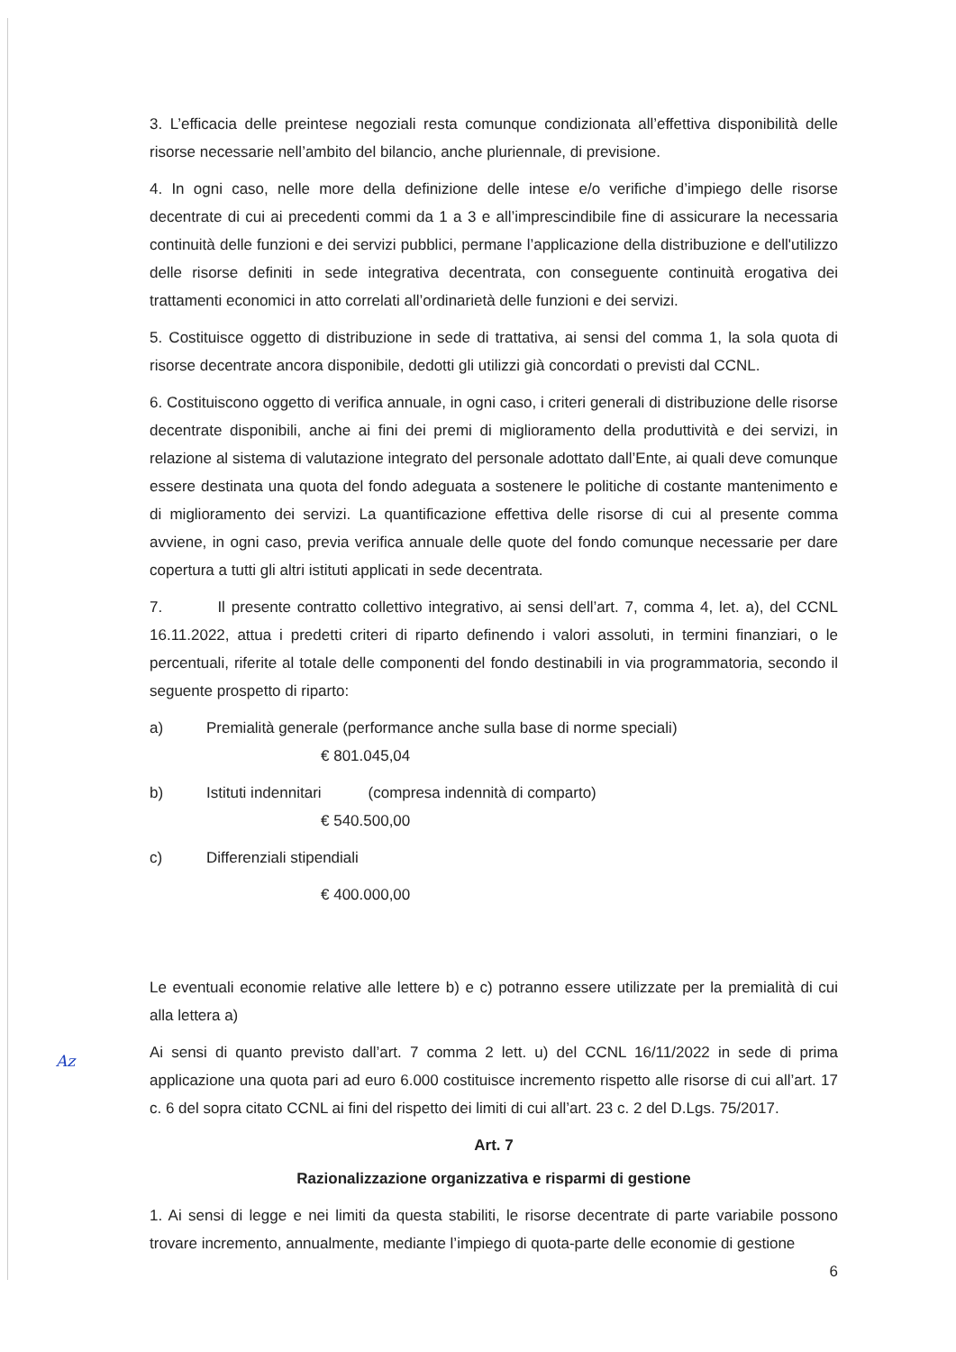3. L’efficacia delle preintese negoziali resta comunque condizionata all’effettiva disponibilità delle risorse necessarie nell’ambito del bilancio, anche pluriennale, di previsione.
4. In ogni caso, nelle more della definizione delle intese e/o verifiche d’impiego delle risorse decentrate di cui ai precedenti commi da 1 a 3 e all’imprescindibile fine di assicurare la necessaria continuità delle funzioni e dei servizi pubblici, permane l’applicazione della distribuzione e dell'utilizzo delle risorse definiti in sede integrativa decentrata, con conseguente continuità erogativa dei trattamenti economici in atto correlati all’ordinarietà delle funzioni e dei servizi.
5. Costituisce oggetto di distribuzione in sede di trattativa, ai sensi del comma 1, la sola quota di risorse decentrate ancora disponibile, dedotti gli utilizzi già concordati o previsti dal CCNL.
6. Costituiscono oggetto di verifica annuale, in ogni caso, i criteri generali di distribuzione delle risorse decentrate disponibili, anche ai fini dei premi di miglioramento della produttività e dei servizi, in relazione al sistema di valutazione integrato del personale adottato dall’Ente, ai quali deve comunque essere destinata una quota del fondo adeguata a sostenere le politiche di costante mantenimento e di miglioramento dei servizi. La quantificazione effettiva delle risorse di cui al presente comma avviene, in ogni caso, previa verifica annuale delle quote del fondo comunque necessarie per dare copertura a tutti gli altri istituti applicati in sede decentrata.
7. Il presente contratto collettivo integrativo, ai sensi dell’art. 7, comma 4, let. a), del CCNL 16.11.2022, attua i predetti criteri di riparto definendo i valori assoluti, in termini finanziari, o le percentuali, riferite al totale delle componenti del fondo destinabili in via programmatoria, secondo il seguente prospetto di riparto:
a) Premialità generale (performance anche sulla base di norme speciali)
€ 801.045,04
b) Istituti indennitari (compresa indennità di comparto)
€ 540.500,00
c) Differenziali stipendiali
€ 400.000,00
Le eventuali economie relative alle lettere b) e c) potranno essere utilizzate per la premialità di cui alla lettera a)
Ai sensi di quanto previsto dall’art. 7 comma 2 lett. u) del CCNL 16/11/2022 in sede di prima applicazione una quota pari ad euro 6.000 costituisce incremento rispetto alle risorse di cui all’art. 17 c. 6 del sopra citato CCNL ai fini del rispetto dei limiti di cui all’art. 23 c. 2 del D.Lgs. 75/2017.
Art. 7
Razionalizzazione organizzativa e risparmi di gestione
1. Ai sensi di legge e nei limiti da questa stabiliti, le risorse decentrate di parte variabile possono trovare incremento, annualmente, mediante l’impiego di quota-parte delle economie di gestione
6
Az